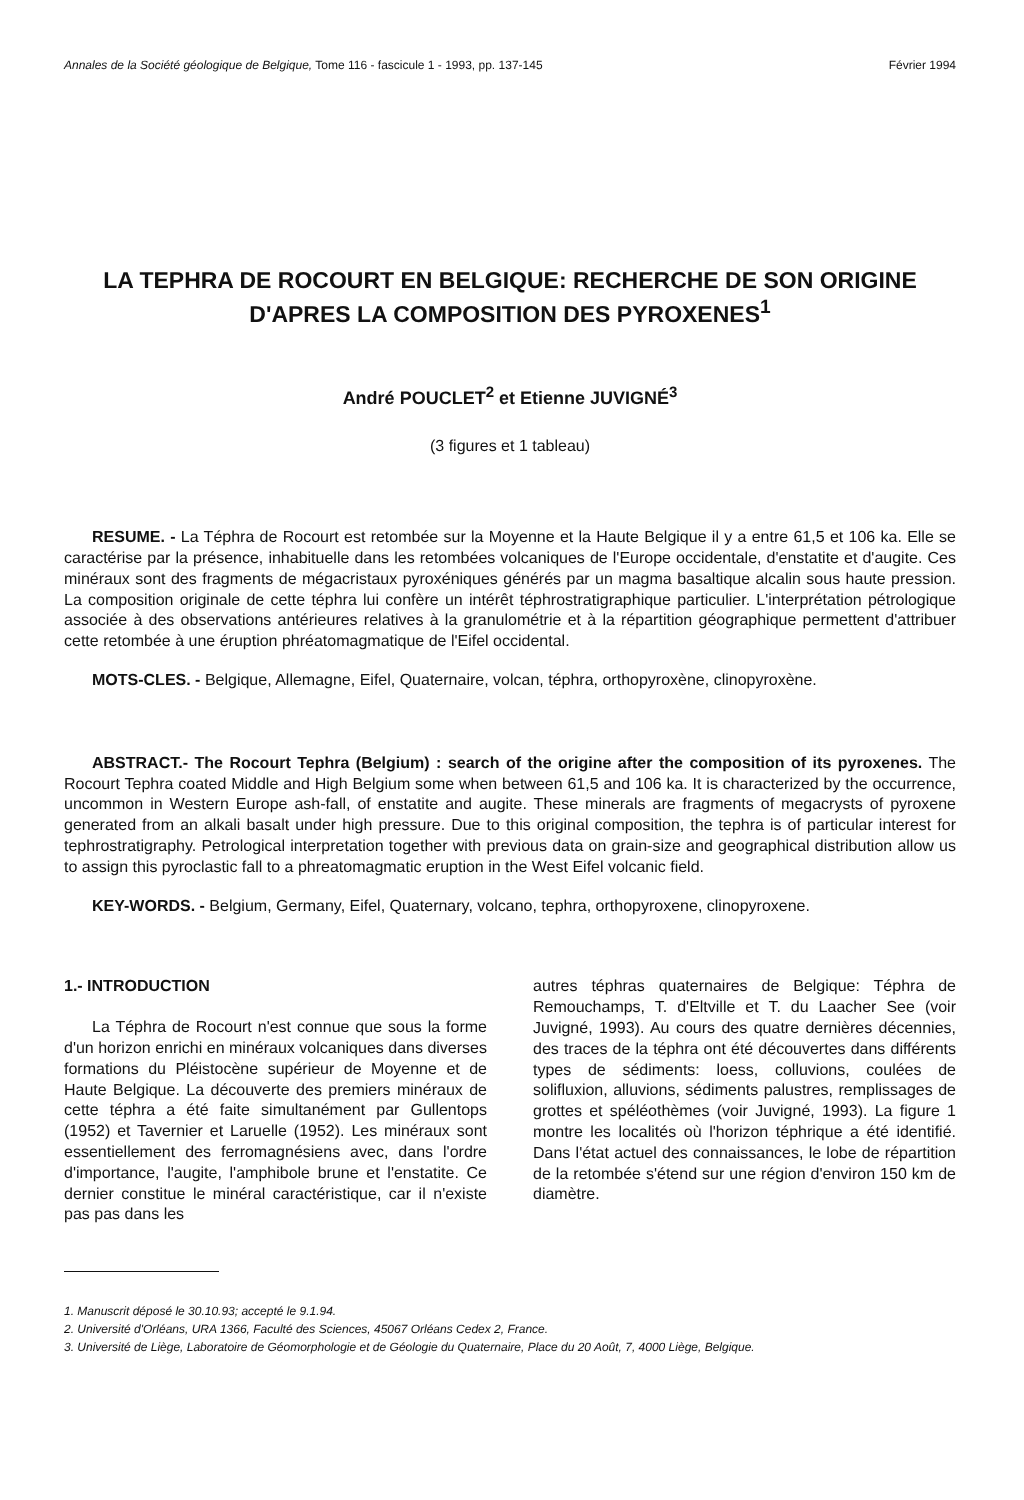Annales de la Société géologique de Belgique, Tome 116 - fascicule 1 - 1993, pp. 137-145 Février 1994
LA TEPHRA DE ROCOURT EN BELGIQUE: RECHERCHE DE SON ORIGINE D'APRES LA COMPOSITION DES PYROXENES<sup>1</sup>
André POUCLET<sup>2</sup> et Etienne JUVIGNÉ<sup>3</sup>
(3 figures et 1 tableau)
RESUME. - La Téphra de Rocourt est retombée sur la Moyenne et la Haute Belgique il y a entre 61,5 et 106 ka. Elle se caractérise par la présence, inhabituelle dans les retombées volcaniques de l'Europe occidentale, d'enstatite et d'augite. Ces minéraux sont des fragments de mégacristaux pyroxéniques générés par un magma basaltique alcalin sous haute pression. La composition originale de cette téphra lui confère un intérêt téphrostratigraphique particulier. L'interprétation pétrologique associée à des observations antérieures relatives à la granulométrie et à la répartition géographique permettent d'attribuer cette retombée à une éruption phréatomagmatique de l'Eifel occidental.
MOTS-CLES. - Belgique, Allemagne, Eifel, Quaternaire, volcan, téphra, orthopyroxène, clinopyroxène.
ABSTRACT.- The Rocourt Tephra (Belgium) : search of the origine after the composition of its pyroxenes. The Rocourt Tephra coated Middle and High Belgium some when between 61,5 and 106 ka. It is characterized by the occurrence, uncommon in Western Europe ash-fall, of enstatite and augite. These minerals are fragments of megacrysts of pyroxene generated from an alkali basalt under high pressure. Due to this original composition, the tephra is of particular interest for tephrostratigraphy. Petrological interpretation together with previous data on grain-size and geographical distribution allow us to assign this pyroclastic fall to a phreatomagmatic eruption in the West Eifel volcanic field.
KEY-WORDS. - Belgium, Germany, Eifel, Quaternary, volcano, tephra, orthopyroxene, clinopyroxene.
1.- INTRODUCTION
La Téphra de Rocourt n'est connue que sous la forme d'un horizon enrichi en minéraux volcaniques dans diverses formations du Pléistocène supérieur de Moyenne et de Haute Belgique. La découverte des premiers minéraux de cette téphra a été faite simultanément par Gullentops (1952) et Tavernier et Laruelle (1952). Les minéraux sont essentiellement des ferromagnésiens avec, dans l'ordre d'importance, l'augite, l'amphibole brune et l'enstatite. Ce dernier constitue le minéral caractéristique, car il n'existe pas pas dans les
autres téphras quaternaires de Belgique: Téphra de Remouchamps, T. d'Eltville et T. du Laacher See (voir Juvigné, 1993). Au cours des quatre dernières décennies, des traces de la téphra ont été découvertes dans différents types de sédiments: loess, colluvions, coulées de solifluxion, alluvions, sédiments palustres, remplissages de grottes et spéléothèmes (voir Juvigné, 1993). La figure 1 montre les localités où l'horizon téphrique a été identifié. Dans l'état actuel des connaissances, le lobe de répartition de la retombée s'étend sur une région d'environ 150 km de diamètre.
1. Manuscrit déposé le 30.10.93; accepté le 9.1.94.
2. Université d'Orléans, URA 1366, Faculté des Sciences, 45067 Orléans Cedex 2, France.
3. Université de Liège, Laboratoire de Géomorphologie et de Géologie du Quaternaire, Place du 20 Août, 7, 4000 Liège, Belgique.